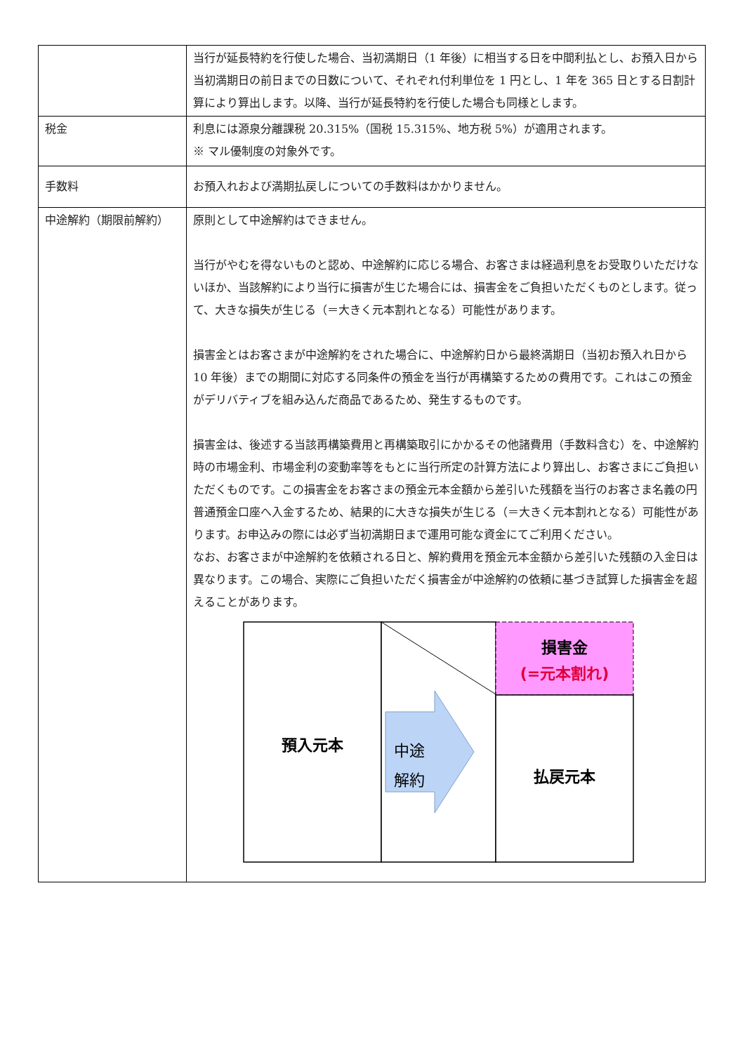| | 当行が延長特約を行使した場合、当初満期日（1 年後）に相当する日を中間利払とし、お預入日から当初満期日の前日までの日数について、それぞれ付利単位を 1 円とし、1 年を 365 日とする日割計算により算出します。以降、当行が延長特約を行使した場合も同様とします。 |
| 税金 | 利息には源泉分離課税 20.315%（国税 15.315%、地方税 5%）が適用されます。 ※ マル優制度の対象外です。 |
| 手数料 | お預入れおよび満期払戻しについての手数料はかかりません。 |
| 中途解約（期限前解約） | 原則として中途解約はできません。 当行がやむを得ないものと認め、中途解約に応じる場合、お客さまは経過利息をお受取りいただけないほか、当該解約により当行に損害が生じた場合には、損害金をご負担いただくものとします。従って、大きな損失が生じる（＝大きく元本割れとなる）可能性があります。 損害金とはお客さまが中途解約をされた場合に、中途解約日から最終満期日（当初お預入れ日から 10 年後）までの期間に対応する同条件の預金を当行が再構築するための費用です。これはこの預金がデリバティブを組み込んだ商品であるため、発生するものです。 損害金は、後述する当該再構築費用と再構築取引にかかるその他諸費用（手数料含む）を、中途解約時の市場金利、市場金利の変動率等をもとに当行所定の計算方法により算出し、お客さまにご負担いただくものです。この損害金をお客さまの預金元本金額から差引いた残額を当行のお客さま名義の円普通預金口座へ入金するため、結果的に大きな損失が生じる（＝大きく元本割れとなる）可能性があります。お申込みの際には必ず当初満期日まで運用可能な資金にてご利用ください。 なお、お客さまが中途解約を依頼される日と、解約費用を預金元本金額から差引いた残額の入金日は異なります。この場合、実際にご負担いただく損害金が中途解約の依頼に基づき試算した損害金を超えることがあります。 預入元本 中途 解約 損害金 (=元本割れ) 払戻元本 |